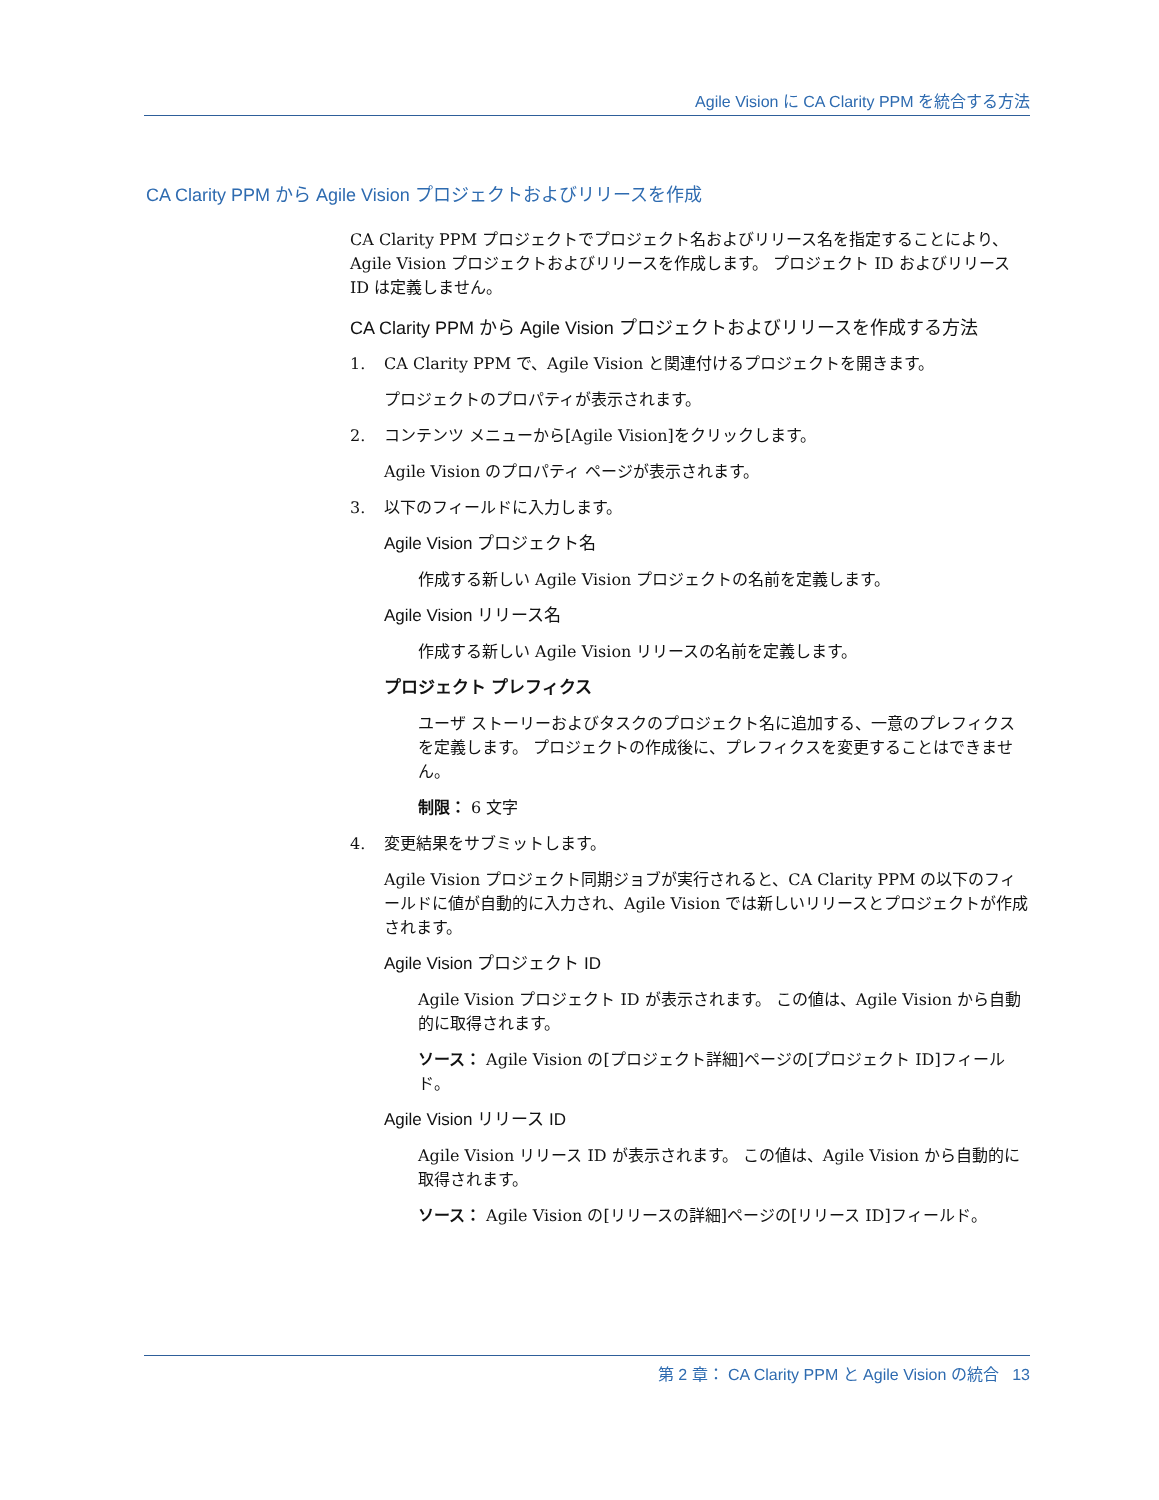Agile Vision に CA Clarity PPM を統合する方法
CA Clarity PPM から Agile Vision プロジェクトおよびリリースを作成
CA Clarity PPM プロジェクトでプロジェクト名およびリリース名を指定することにより、Agile Vision プロジェクトおよびリリースを作成します。 プロジェクト ID およびリリース ID は定義しません。
CA Clarity PPM から Agile Vision プロジェクトおよびリリースを作成する方法
1. CA Clarity PPM で、Agile Vision と関連付けるプロジェクトを開きます。
プロジェクトのプロパティが表示されます。
2. コンテンツ メニューから[Agile Vision]をクリックします。
Agile Vision のプロパティ ページが表示されます。
3. 以下のフィールドに入力します。
Agile Vision プロジェクト名
作成する新しい Agile Vision プロジェクトの名前を定義します。
Agile Vision リリース名
作成する新しい Agile Vision リリースの名前を定義します。
プロジェクト プレフィクス
ユーザ ストーリーおよびタスクのプロジェクト名に追加する、一意のプレフィクスを定義します。 プロジェクトの作成後に、プレフィクスを変更することはできません。
制限： 6 文字
4. 変更結果をサブミットします。
Agile Vision プロジェクト同期ジョブが実行されると、CA Clarity PPM の以下のフィールドに値が自動的に入力され、Agile Vision では新しいリリースとプロジェクトが作成されます。
Agile Vision プロジェクト ID
Agile Vision プロジェクト ID が表示されます。 この値は、Agile Vision から自動的に取得されます。
ソース： Agile Vision の[プロジェクト詳細]ページの[プロジェクト ID]フィールド。
Agile Vision リリース ID
Agile Vision リリース ID が表示されます。 この値は、Agile Vision から自動的に取得されます。
ソース： Agile Vision の[リリースの詳細]ページの[リリース ID]フィールド。
第 2 章： CA Clarity PPM と Agile Vision の統合 13